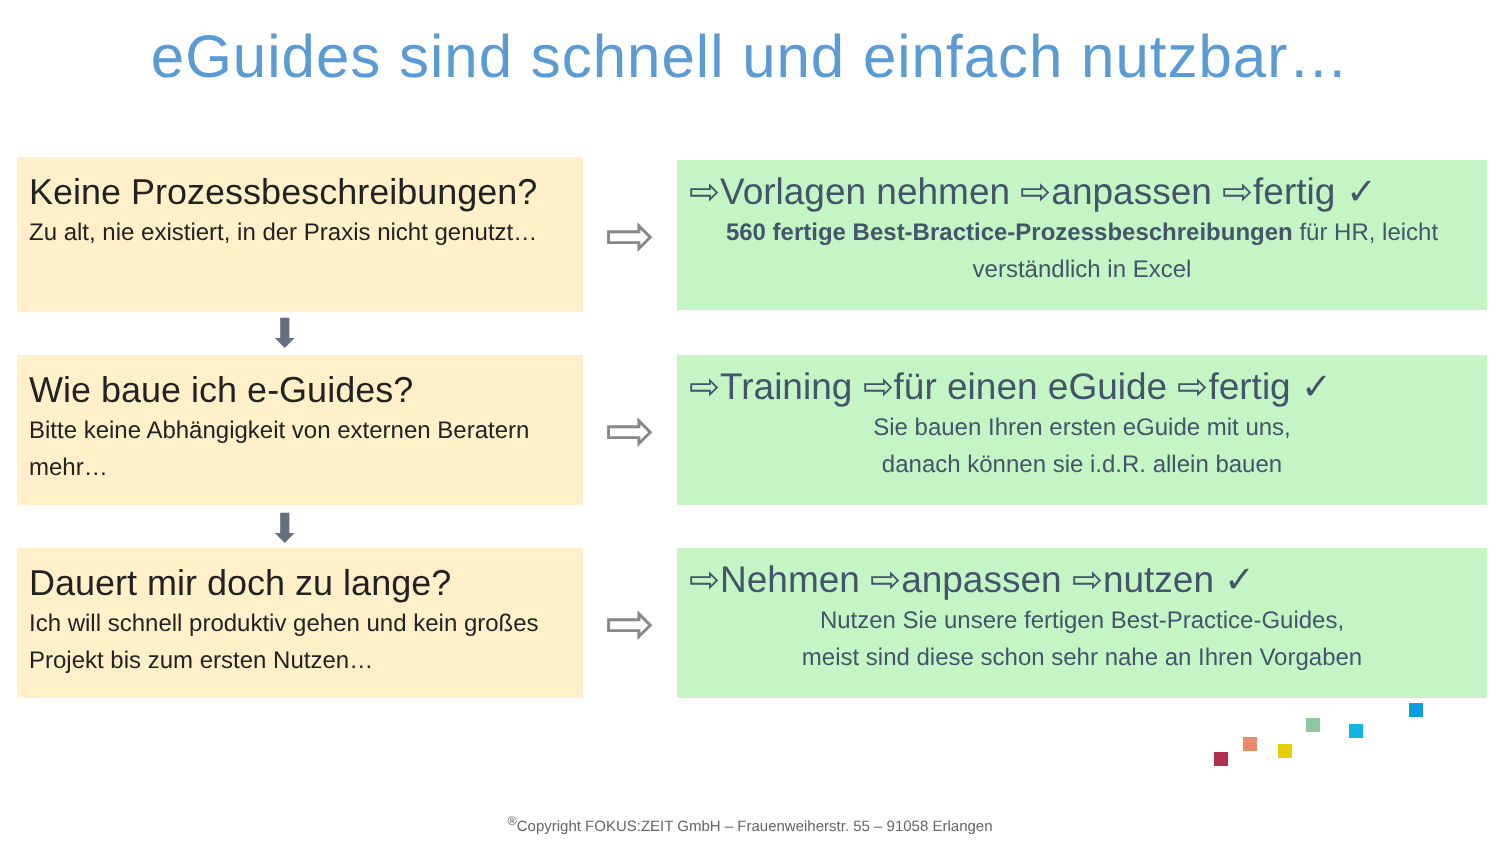eGuides sind schnell und einfach nutzbar…
Keine Prozessbeschreibungen?
Zu alt, nie existiert, in der Praxis nicht genutzt…
⇨
⇨Vorlagen nehmen ⇨anpassen ⇨fertig ✓
560 fertige Best-Bractice-Prozessbeschreibungen für HR, leicht verständlich in Excel
⬇
Wie baue ich e-Guides?
Bitte keine Abhängigkeit von externen Beratern mehr…
⇨
⇨Training ⇨für einen eGuide ⇨fertig ✓
Sie bauen Ihren ersten eGuide mit uns,
danach können sie i.d.R. allein bauen
⬇
Dauert mir doch zu lange?
Ich will schnell produktiv gehen und kein großes Projekt bis zum ersten Nutzen…
⇨
⇨Nehmen ⇨anpassen ⇨nutzen ✓
Nutzen Sie unsere fertigen Best-Practice-Guides,
meist sind diese schon sehr nahe an Ihren Vorgaben
<sup>®</sup>Copyright FOKUS:ZEIT GmbH – Frauenweiherstr. 55 – 91058 Erlangen